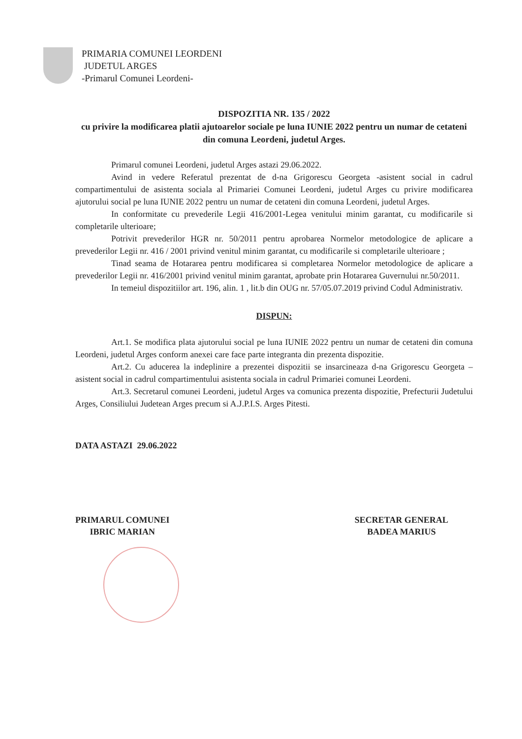PRIMARIA COMUNEI LEORDENI
JUDETUL ARGES
-Primarul Comunei Leordeni-
DISPOZITIA NR. 135 / 2022
cu privire la modificarea platii ajutoarelor sociale pe luna IUNIE 2022 pentru un numar de cetateni din comuna Leordeni, judetul Arges.
Primarul comunei Leordeni, judetul Arges astazi 29.06.2022.
Avind in vedere Referatul prezentat de d-na Grigorescu Georgeta -asistent social in cadrul compartimentului de asistenta sociala al Primariei Comunei Leordeni, judetul Arges cu privire modificarea ajutorului social pe luna IUNIE 2022 pentru un numar de cetateni din comuna Leordeni, judetul Arges.
In conformitate cu prevederile Legii 416/2001-Legea venitului minim garantat, cu modificarile si completarile ulterioare;
Potrivit prevederilor HGR nr. 50/2011 pentru aprobarea Normelor metodologice de aplicare a prevederilor Legii nr. 416 / 2001 privind venitul minim garantat, cu modificarile si completarile ulterioare ;
Tinad seama de Hotararea pentru modificarea si completarea Normelor metodologice de aplicare a prevederilor Legii nr. 416/2001 privind venitul minim garantat, aprobate prin Hotararea Guvernului nr.50/2011.
In temeiul dispozitiilor art. 196, alin. 1 , lit.b din OUG nr. 57/05.07.2019 privind Codul Administrativ.
DISPUN:
Art.1. Se modifica plata ajutorului social pe luna IUNIE 2022 pentru un numar de cetateni din comuna Leordeni, judetul Arges conform anexei care face parte integranta din prezenta dispozitie.
Art.2. Cu aducerea la indeplinire a prezentei dispozitii se insarcineaza d-na Grigorescu Georgeta –asistent social in cadrul compartimentului asistenta sociala in cadrul Primariei comunei Leordeni.
Art.3. Secretarul comunei Leordeni, judetul Arges va comunica prezenta dispozitie, Prefecturii Judetului Arges, Consiliului Judetean Arges precum si A.J.P.I.S. Arges Pitesti.
DATA ASTAZI 29.06.2022
PRIMARUL COMUNEI
IBRIC MARIAN
SECRETAR GENERAL
BADEA MARIUS